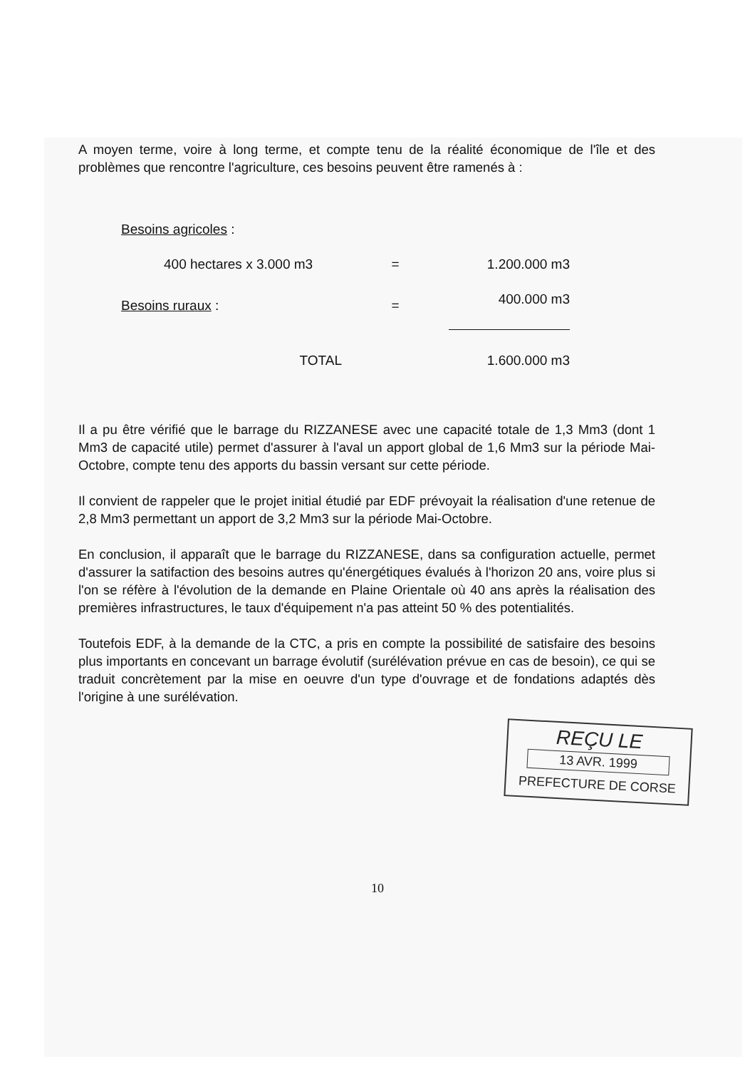A moyen terme, voire à long terme, et compte tenu de la réalité économique de l'île et des problèmes que rencontre l'agriculture, ces besoins peuvent être ramenés à :
| Besoins agricoles : | | | |
| | 400 hectares x 3.000 m3 | = | 1.200.000 m3 |
| Besoins ruraux : | | = | 400.000 m3 |
| | TOTAL | | 1.600.000 m3 |
Il a pu être vérifié que le barrage du RIZZANESE avec une capacité totale de 1,3 Mm3 (dont 1 Mm3 de capacité utile) permet d'assurer à l'aval un apport global de 1,6 Mm3 sur la période Mai-Octobre, compte tenu des apports du bassin versant sur cette période.
Il convient de rappeler que le projet initial étudié par EDF prévoyait la réalisation d'une retenue de 2,8 Mm3 permettant un apport de 3,2 Mm3 sur la période Mai-Octobre.
En conclusion, il apparaît que le barrage du RIZZANESE, dans sa configuration actuelle, permet d'assurer la satifaction des besoins autres qu'énergétiques évalués à l'horizon 20 ans, voire plus si l'on se réfère à l'évolution de la demande en Plaine Orientale où 40 ans après la réalisation des premières infrastructures, le taux d'équipement n'a pas atteint 50 % des potentialités.
Toutefois EDF, à la demande de la CTC, a pris en compte la possibilité de satisfaire des besoins plus importants en concevant un barrage évolutif (surélévation prévue en cas de besoin), ce qui se traduit concrètement par la mise en oeuvre d'un type d'ouvrage et de fondations adaptés dès l'origine à une surélévation.
REÇU LE
13 AVR. 1999
PREFECTURE DE CORSE
10